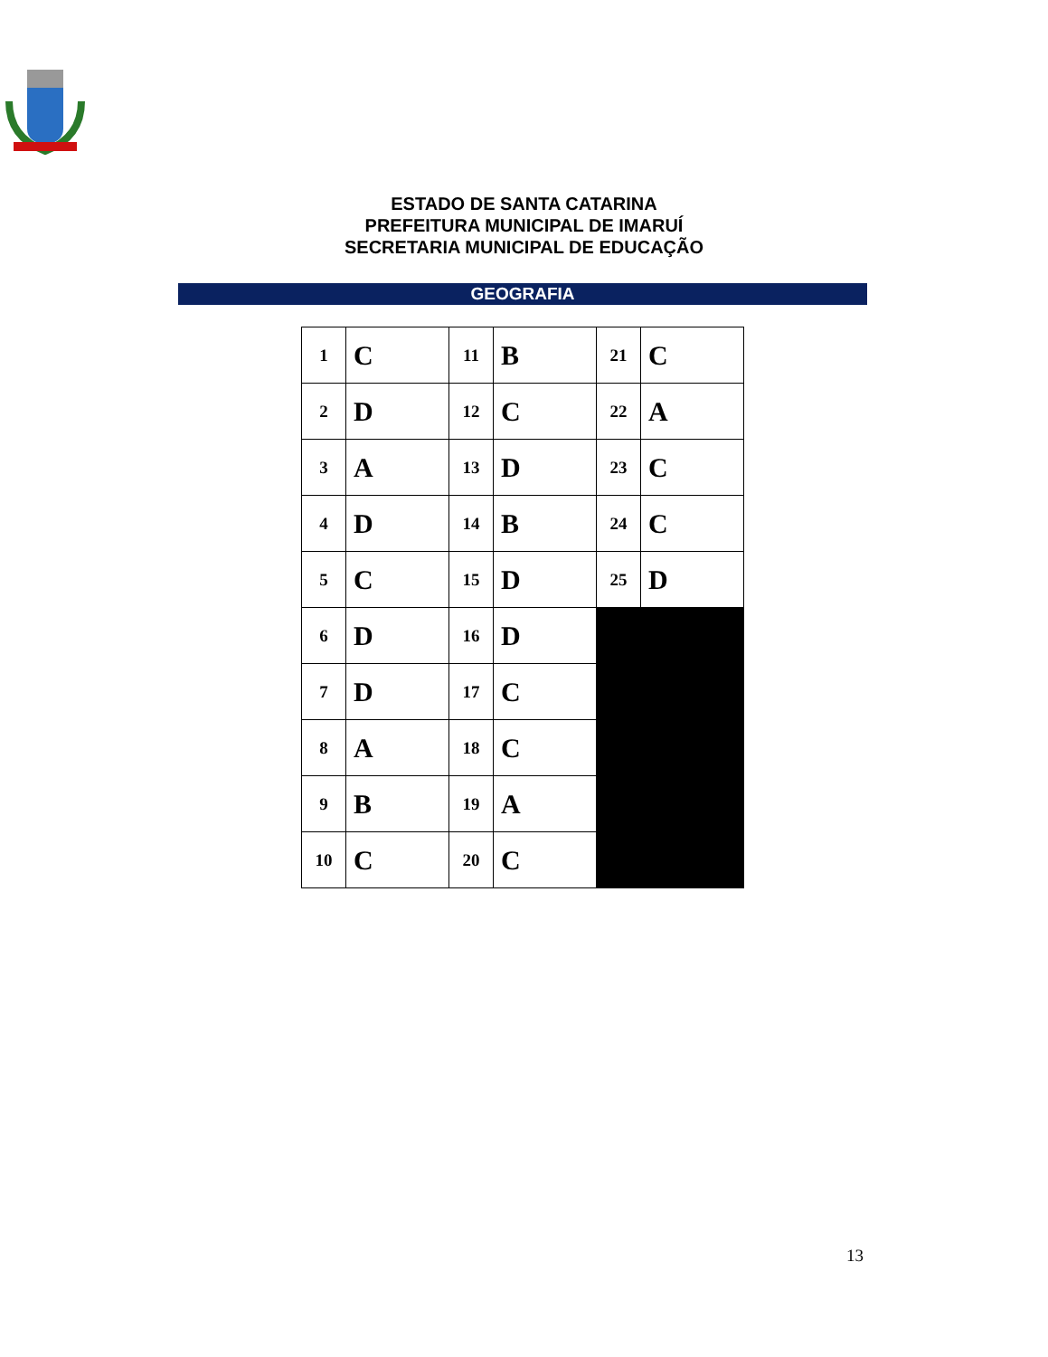ESTADO DE SANTA CATARINA
PREFEITURA MUNICIPAL DE IMARUÍ
SECRETARIA MUNICIPAL DE EDUCAÇÃO
GEOGRAFIA
| 1 | C | 11 | B | 21 | C |
| 2 | D | 12 | C | 22 | A |
| 3 | A | 13 | D | 23 | C |
| 4 | D | 14 | B | 24 | C |
| 5 | C | 15 | D | 25 | D |
| 6 | D | 16 | D | | |
| 7 | D | 17 | C | | |
| 8 | A | 18 | C | | |
| 9 | B | 19 | A | | |
| 10 | C | 20 | C | | |
13